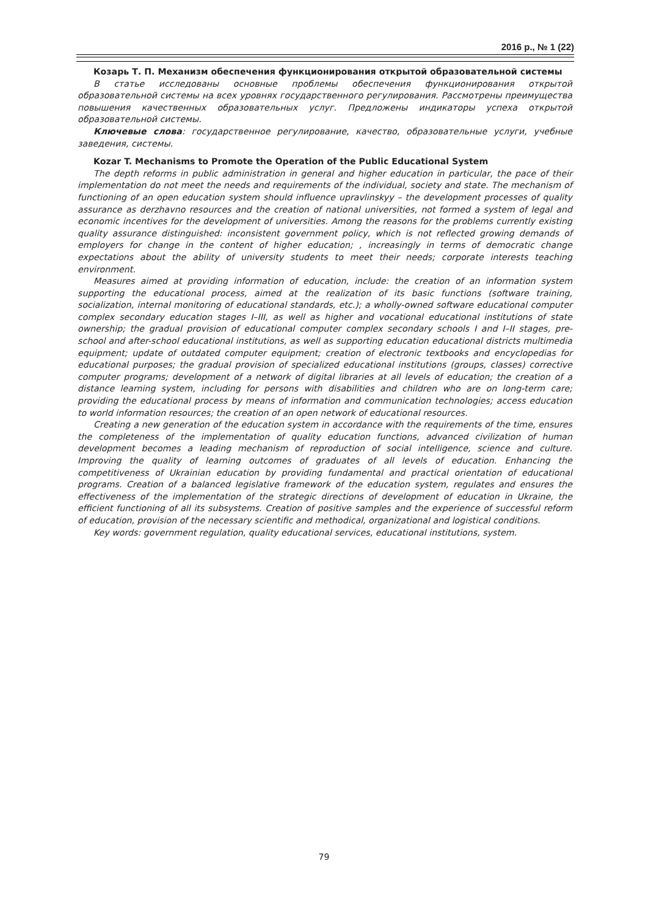2016 р., № 1 (22)
Козарь Т. П. Механизм обеспечения функционирования открытой образовательной системы
В статье исследованы основные проблемы обеспечения функционирования открытой образовательной системы на всех уровнях государственного регулирования. Рассмотрены преимущества повышения качественных образовательных услуг. Предложены индикаторы успеха открытой образовательной системы.
Ключевые слова: государственное регулирование, качество, образовательные услуги, учебные заведения, системы.
Kozar T. Mechanisms to Promote the Operation of the Public Educational System
The depth reforms in public administration in general and higher education in particular, the pace of their implementation do not meet the needs and requirements of the individual, society and state. The mechanism of functioning of an open education system should influence upravlinskyy – the development processes of quality assurance as derzhavno resources and the creation of national universities, not formed a system of legal and economic incentives for the development of universities. Among the reasons for the problems currently existing quality assurance distinguished: inconsistent government policy, which is not reflected growing demands of employers for change in the content of higher education; , increasingly in terms of democratic change expectations about the ability of university students to meet their needs; corporate interests teaching environment.
Measures aimed at providing information of education, include: the creation of an information system supporting the educational process, aimed at the realization of its basic functions (software training, socialization, internal monitoring of educational standards, etc.); a wholly-owned software educational computer complex secondary education stages I–III, as well as higher and vocational educational institutions of state ownership; the gradual provision of educational computer complex secondary schools I and I–II stages, pre-school and after-school educational institutions, as well as supporting education educational districts multimedia equipment; update of outdated computer equipment; creation of electronic textbooks and encyclopedias for educational purposes; the gradual provision of specialized educational institutions (groups, classes) corrective computer programs; development of a network of digital libraries at all levels of education; the creation of a distance learning system, including for persons with disabilities and children who are on long-term care; providing the educational process by means of information and communication technologies; access education to world information resources; the creation of an open network of educational resources.
Creating a new generation of the education system in accordance with the requirements of the time, ensures the completeness of the implementation of quality education functions, advanced civilization of human development becomes a leading mechanism of reproduction of social intelligence, science and culture. Improving the quality of learning outcomes of graduates of all levels of education. Enhancing the competitiveness of Ukrainian education by providing fundamental and practical orientation of educational programs. Creation of a balanced legislative framework of the education system, regulates and ensures the effectiveness of the implementation of the strategic directions of development of education in Ukraine, the efficient functioning of all its subsystems. Creation of positive samples and the experience of successful reform of education, provision of the necessary scientific and methodical, organizational and logistical conditions.
Key words: government regulation, quality educational services, educational institutions, system.
79